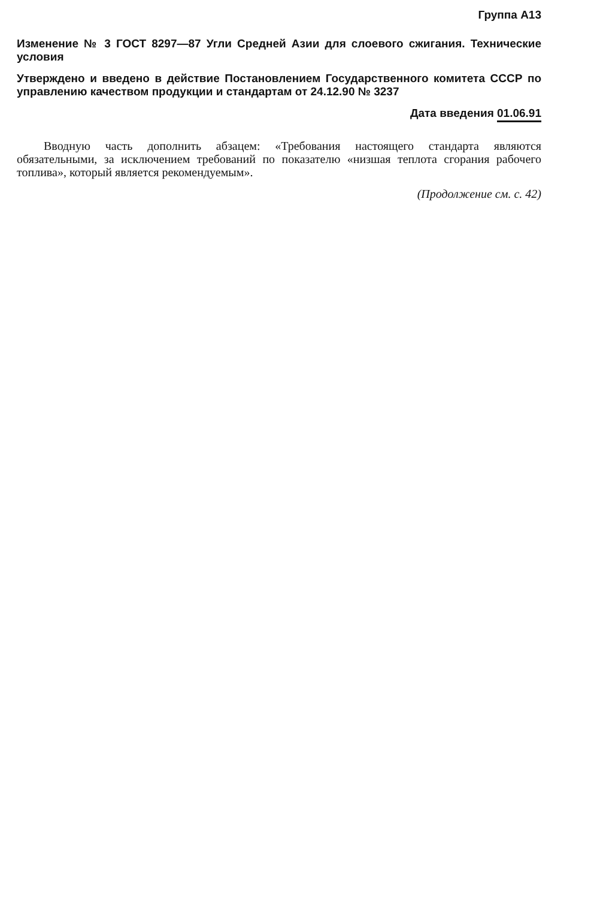Группа А13
Изменение № 3 ГОСТ 8297—87 Угли Средней Азии для слоевого сжигания. Технические условия
Утверждено и введено в действие Постановлением Государственного комитета СССР по управлению качеством продукции и стандартам от 24.12.90 № 3237
Дата введения 01.06.91
Вводную часть дополнить абзацем: «Требования настоящего стандарта являются обязательными, за исключением требований по показателю «низшая теплота сгорания рабочего топлива», который является рекомендуемым».
(Продолжение см. с. 42)